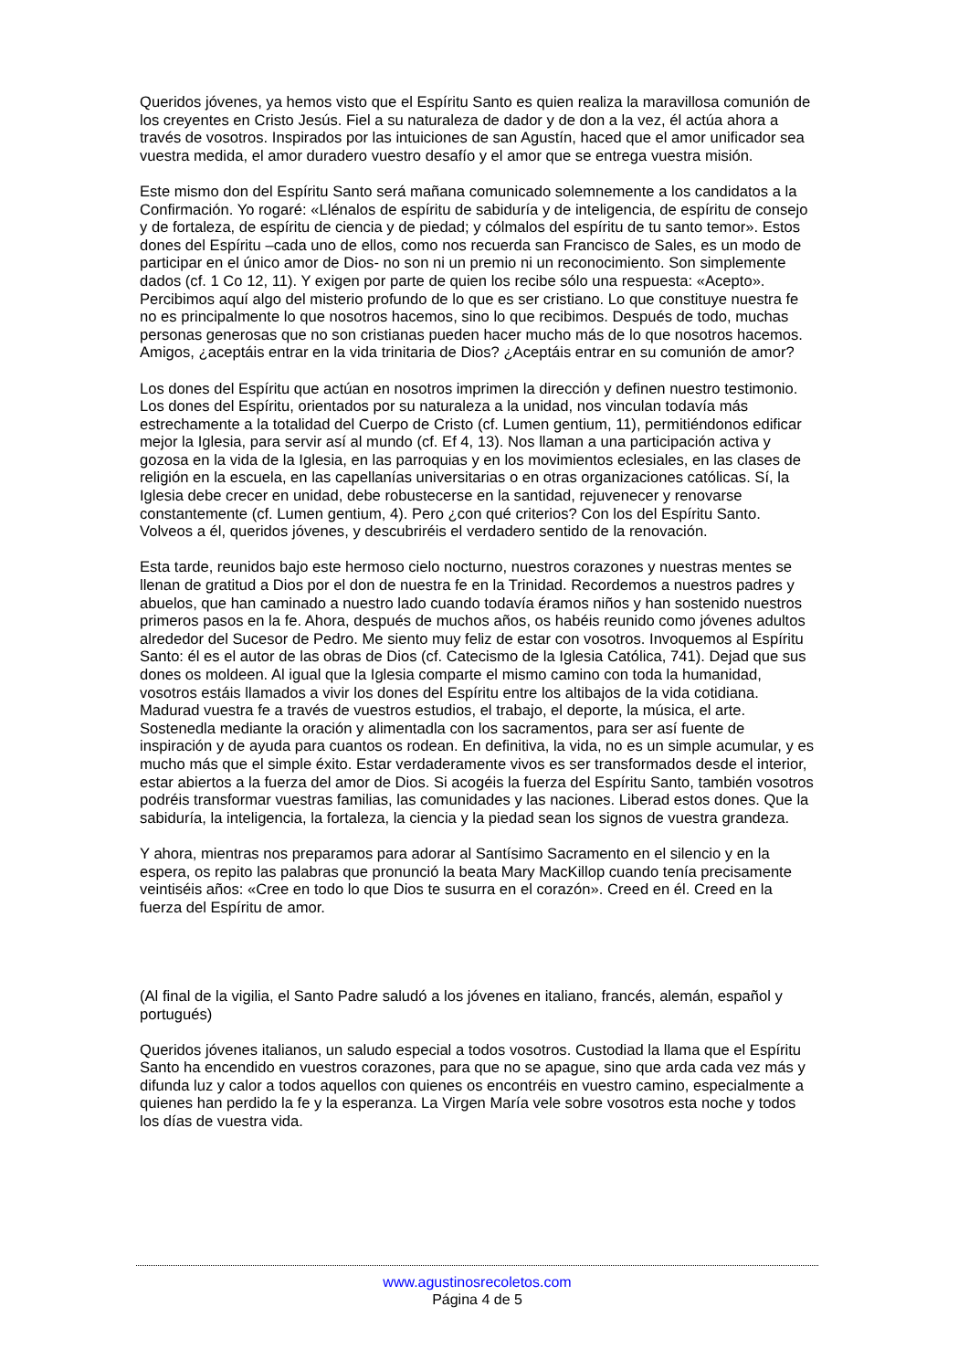Queridos jóvenes, ya hemos visto que el Espíritu Santo es quien realiza la maravillosa comunión de los creyentes en Cristo Jesús. Fiel a su naturaleza de dador y de don a la vez, él actúa ahora a través de vosotros. Inspirados por las intuiciones de san Agustín, haced que el amor unificador sea vuestra medida, el amor duradero vuestro desafío y el amor que se entrega vuestra misión.
Este mismo don del Espíritu Santo será mañana comunicado solemnemente a los candidatos a la Confirmación. Yo rogaré: «Llénalos de espíritu de sabiduría y de inteligencia, de espíritu de consejo y de fortaleza, de espíritu de ciencia y de piedad; y cólmalos del espíritu de tu santo temor». Estos dones del Espíritu –cada uno de ellos, como nos recuerda san Francisco de Sales, es un modo de participar en el único amor de Dios- no son ni un premio ni un reconocimiento. Son simplemente dados (cf. 1 Co 12, 11). Y exigen por parte de quien los recibe sólo una respuesta: «Acepto». Percibimos aquí algo del misterio profundo de lo que es ser cristiano. Lo que constituye nuestra fe no es principalmente lo que nosotros hacemos, sino lo que recibimos. Después de todo, muchas personas generosas que no son cristianas pueden hacer mucho más de lo que nosotros hacemos. Amigos, ¿aceptáis entrar en la vida trinitaria de Dios? ¿Aceptáis entrar en su comunión de amor?
Los dones del Espíritu que actúan en nosotros imprimen la dirección y definen nuestro testimonio. Los dones del Espíritu, orientados por su naturaleza a la unidad, nos vinculan todavía más estrechamente a la totalidad del Cuerpo de Cristo (cf. Lumen gentium, 11), permitiéndonos edificar mejor la Iglesia, para servir así al mundo (cf. Ef 4, 13). Nos llaman a una participación activa y gozosa en la vida de la Iglesia, en las parroquias y en los movimientos eclesiales, en las clases de religión en la escuela, en las capellanías universitarias o en otras organizaciones católicas. Sí, la Iglesia debe crecer en unidad, debe robustecerse en la santidad, rejuvenecer y renovarse constantemente (cf. Lumen gentium, 4). Pero ¿con qué criterios? Con los del Espíritu Santo. Volveos a él, queridos jóvenes, y descubriréis el verdadero sentido de la renovación.
Esta tarde, reunidos bajo este hermoso cielo nocturno, nuestros corazones y nuestras mentes se llenan de gratitud a Dios por el don de nuestra fe en la Trinidad. Recordemos a nuestros padres y abuelos, que han caminado a nuestro lado cuando todavía éramos niños y han sostenido nuestros primeros pasos en la fe. Ahora, después de muchos años, os habéis reunido como jóvenes adultos alrededor del Sucesor de Pedro. Me siento muy feliz de estar con vosotros. Invoquemos al Espíritu Santo: él es el autor de las obras de Dios (cf. Catecismo de la Iglesia Católica, 741). Dejad que sus dones os moldeen. Al igual que la Iglesia comparte el mismo camino con toda la humanidad, vosotros estáis llamados a vivir los dones del Espíritu entre los altibajos de la vida cotidiana. Madurad vuestra fe a través de vuestros estudios, el trabajo, el deporte, la música, el arte. Sostenedla mediante la oración y alimentadla con los sacramentos, para ser así fuente de inspiración y de ayuda para cuantos os rodean. En definitiva, la vida, no es un simple acumular, y es mucho más que el simple éxito. Estar verdaderamente vivos es ser transformados desde el interior, estar abiertos a la fuerza del amor de Dios. Si acogéis la fuerza del Espíritu Santo, también vosotros podréis transformar vuestras familias, las comunidades y las naciones. Liberad estos dones. Que la sabiduría, la inteligencia, la fortaleza, la ciencia y la piedad sean los signos de vuestra grandeza.
Y ahora, mientras nos preparamos para adorar al Santísimo Sacramento en el silencio y en la espera, os repito las palabras que pronunció la beata Mary MacKillop cuando tenía precisamente veintiséis años: «Cree en todo lo que Dios te susurra en el corazón». Creed en él. Creed en la fuerza del Espíritu de amor.
(Al final de la vigilia, el Santo Padre saludó a los jóvenes en italiano, francés, alemán, español y portugués)
Queridos jóvenes italianos, un saludo especial a todos vosotros. Custodiad la llama que el Espíritu Santo ha encendido en vuestros corazones, para que no se apague, sino que arda cada vez más y difunda luz y calor a todos aquellos con quienes os encontréis en vuestro camino, especialmente a quienes han perdido la fe y la esperanza. La Virgen María vele sobre vosotros esta noche y todos los días de vuestra vida.
www.agustinosrecoletos.com
Página 4 de 5